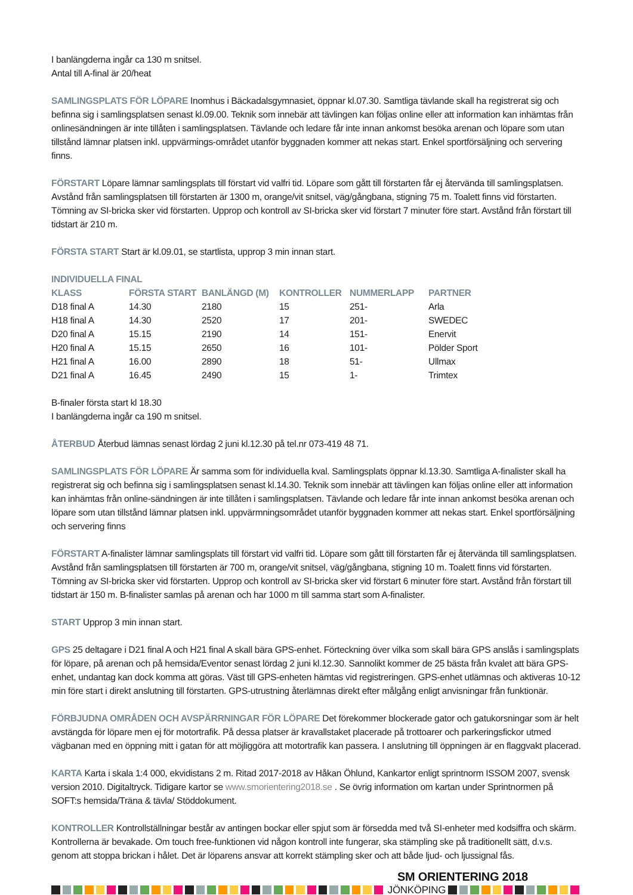I banlängderna ingår ca 130 m snitsel.
Antal till A-final är 20/heat
SAMLINGSPLATS FÖR LÖPARE Inomhus i Bäckadalsgymnasiet, öppnar kl.07.30. Samtliga tävlande skall ha registrerat sig och befinna sig i samlingsplatsen senast kl.09.00. Teknik som innebär att tävlingen kan följas online eller att information kan inhämtas från onlinesändningen är inte tillåten i samlingsplatsen. Tävlande och ledare får inte innan ankomst besöka arenan och löpare som utan tillstånd lämnar platsen inkl. uppvärmings-området utanför byggnaden kommer att nekas start. Enkel sportförsäljning och servering finns.
FÖRSTART Löpare lämnar samlingsplats till förstart vid valfri tid. Löpare som gått till förstarten får ej återvända till samlingsplatsen. Avstånd från samlingsplatsen till förstarten är 1300 m, orange/vit snitsel, väg/gångbana, stigning 75 m. Toalett finns vid förstarten. Tömning av SI-bricka sker vid förstarten. Upprop och kontroll av SI-bricka sker vid förstart 7 minuter före start. Avstånd från förstart till tidstart är 210 m.
FÖRSTA START Start är kl.09.01, se startlista, upprop 3 min innan start.
INDIVIDUELLA FINAL
| KLASS | FÖRSTA START | BANLÄNGD (M) | KONTROLLER | NUMMERLAPP | PARTNER |
| --- | --- | --- | --- | --- | --- |
| D18 final A | 14.30 | 2180 | 15 | 251- | Arla |
| H18 final A | 14.30 | 2520 | 17 | 201- | SWEDEC |
| D20 final A | 15.15 | 2190 | 14 | 151- | Enervit |
| H20 final A | 15.15 | 2650 | 16 | 101- | Pölder Sport |
| H21 final A | 16.00 | 2890 | 18 | 51- | Ullmax |
| D21 final A | 16.45 | 2490 | 15 | 1- | Trimtex |
B-finaler första start kl 18.30
I banlängderna ingår ca 190 m snitsel.
ÅTERBUD Återbud lämnas senast lördag 2 juni kl.12.30 på tel.nr 073-419 48 71.
SAMLINGSPLATS FÖR LÖPARE Är samma som för individuella kval. Samlingsplats öppnar kl.13.30. Samtliga A-finalister skall ha registrerat sig och befinna sig i samlingsplatsen senast kl.14.30. Teknik som innebär att tävlingen kan följas online eller att information kan inhämtas från online-sändningen är inte tillåten i samlingsplatsen. Tävlande och ledare får inte innan ankomst besöka arenan och löpare som utan tillstånd lämnar platsen inkl. uppvärmningsområdet utanför byggnaden kommer att nekas start. Enkel sportförsäljning och servering finns
FÖRSTART A-finalister lämnar samlingsplats till förstart vid valfri tid. Löpare som gått till förstarten får ej återvända till samlingsplatsen. Avstånd från samlingsplatsen till förstarten är 700 m, orange/vit snitsel, väg/gångbana, stigning 10 m. Toalett finns vid förstarten. Tömning av SI-bricka sker vid förstarten. Upprop och kontroll av SI-bricka sker vid förstart 6 minuter före start. Avstånd från förstart till tidstart är 150 m. B-finalister samlas på arenan och har 1000 m till samma start som A-finalister.
START Upprop 3 min innan start.
GPS 25 deltagare i D21 final A och H21 final A skall bära GPS-enhet. Förteckning över vilka som skall bära GPS anslås i samlingsplats för löpare, på arenan och på hemsida/Eventor senast lördag 2 juni kl.12.30. Sannolikt kommer de 25 bästa från kvalet att bära GPS-enhet, undantag kan dock komma att göras. Väst till GPS-enheten hämtas vid registreringen. GPS-enhet utlämnas och aktiveras 10-12 min före start i direkt anslutning till förstarten. GPS-utrustning återlämnas direkt efter målgång enligt anvisningar från funktionär.
FÖRBJUDNA OMRÅDEN OCH AVSPÄRRNINGAR FÖR LÖPARE Det förekommer blockerade gator och gatukorsningar som är helt avstängda för löpare men ej för motortrafik. På dessa platser är kravallstaket placerade på trottoarer och parkeringsfickor utmed vägbanan med en öppning mitt i gatan för att möjliggöra att motortrafik kan passera. I anslutning till öppningen är en flaggvakt placerad.
KARTA Karta i skala 1:4 000, ekvidistans 2 m. Ritad 2017-2018 av Håkan Öhlund, Kankartor enligt sprintnorm ISSOM 2007, svensk version 2010. Digitaltryck. Tidigare kartor se www.smorientering2018.se . Se övrig information om kartan under Sprintnormen på SOFT:s hemsida/Träna & tävla/ Stöddokument.
KONTROLLER Kontrollställningar består av antingen bockar eller spjut som är försedda med två SI-enheter med kodsiffra och skärm. Kontrollerna är bevakade. Om touch free-funktionen vid någon kontroll inte fungerar, ska stämpling ske på traditionellt sätt, d.v.s. genom att stoppa brickan i hålet. Det är löparens ansvar att korrekt stämpling sker och att både ljud- och ljussignal fås.
SM ORIENTERING 2018
JÖNKÖPING